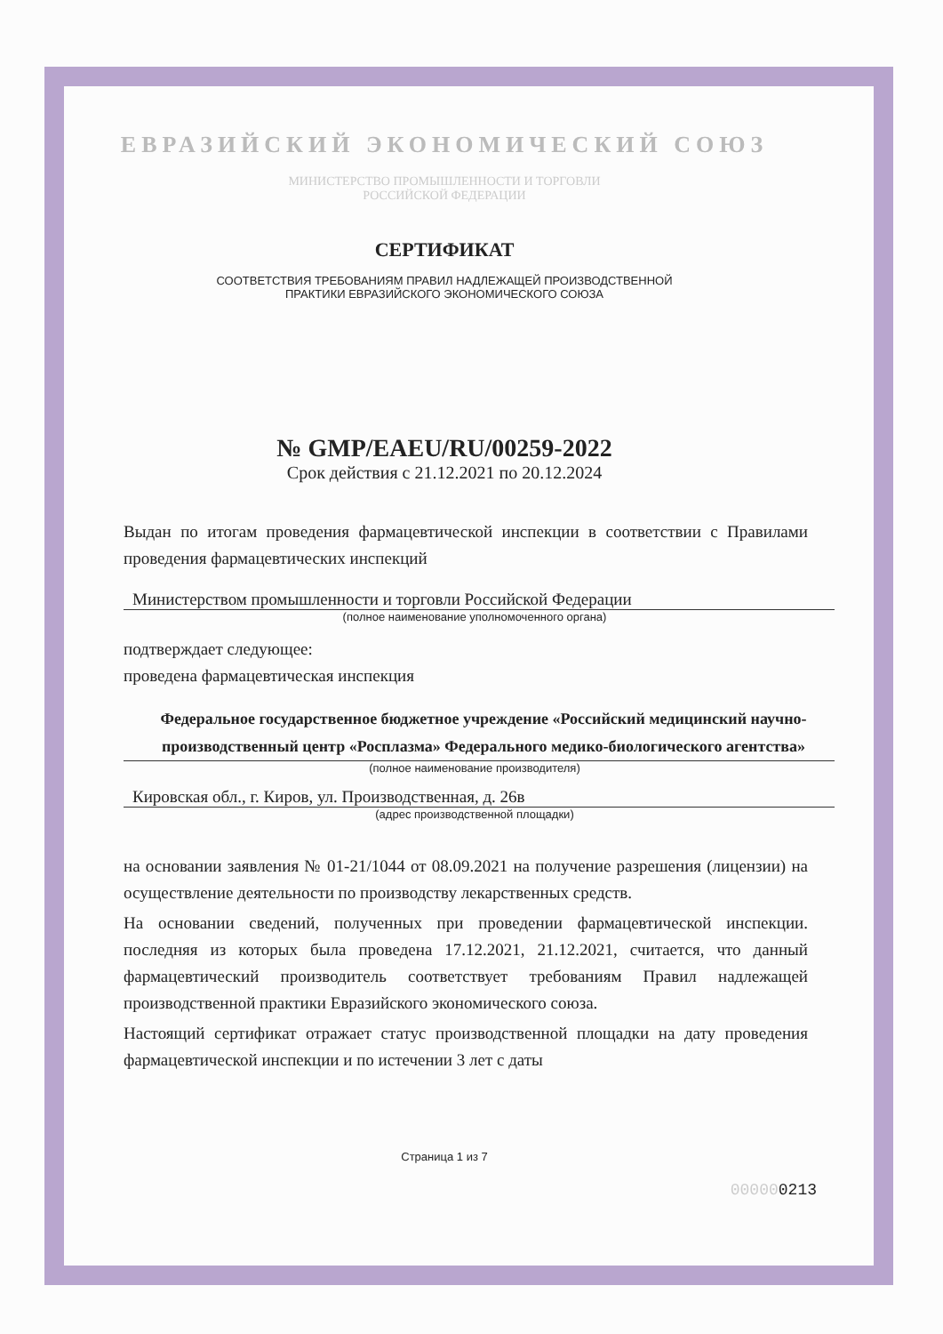ЕВРАЗИЙСКИЙ ЭКОНОМИЧЕСКИЙ СОЮЗ
МИНИСТЕРСТВО ПРОМЫШЛЕННОСТИ И ТОРГОВЛИ
РОССИЙСКОЙ ФЕДЕРАЦИИ
СЕРТИФИКАТ
СООТВЕТСТВИЯ ТРЕБОВАНИЯМ ПРАВИЛ НАДЛЕЖАЩЕЙ ПРОИЗВОДСТВЕННОЙ
ПРАКТИКИ ЕВРАЗИЙСКОГО ЭКОНОМИЧЕСКОГО СОЮЗА
№ GMP/EAEU/RU/00259-2022
Срок действия с 21.12.2021 по 20.12.2024
Выдан по итогам проведения фармацевтической инспекции в соответствии с Правилами проведения фармацевтических инспекций
Министерством промышленности и торговли Российской Федерации
(полное наименование уполномоченного органа)
подтверждает следующее:
проведена фармацевтическая инспекция
Федеральное государственное бюджетное учреждение «Российский медицинский научно-производственный центр «Росплазма» Федерального медико-биологического агентства»
(полное наименование производителя)
Кировская обл., г. Киров, ул. Производственная, д. 26в
(адрес производственной площадки)
на основании заявления № 01-21/1044 от 08.09.2021 на получение разрешения (лицензии) на осуществление деятельности по производству лекарственных средств.
На основании сведений, полученных при проведении фармацевтической инспекции. последняя из которых была проведена 17.12.2021, 21.12.2021, считается, что данный фармацевтический производитель соответствует требованиям Правил надлежащей производственной практики Евразийского экономического союза.
Настоящий сертификат отражает статус производственной площадки на дату проведения фармацевтической инспекции и по истечении 3 лет с даты
Страница 1 из 7
000000213